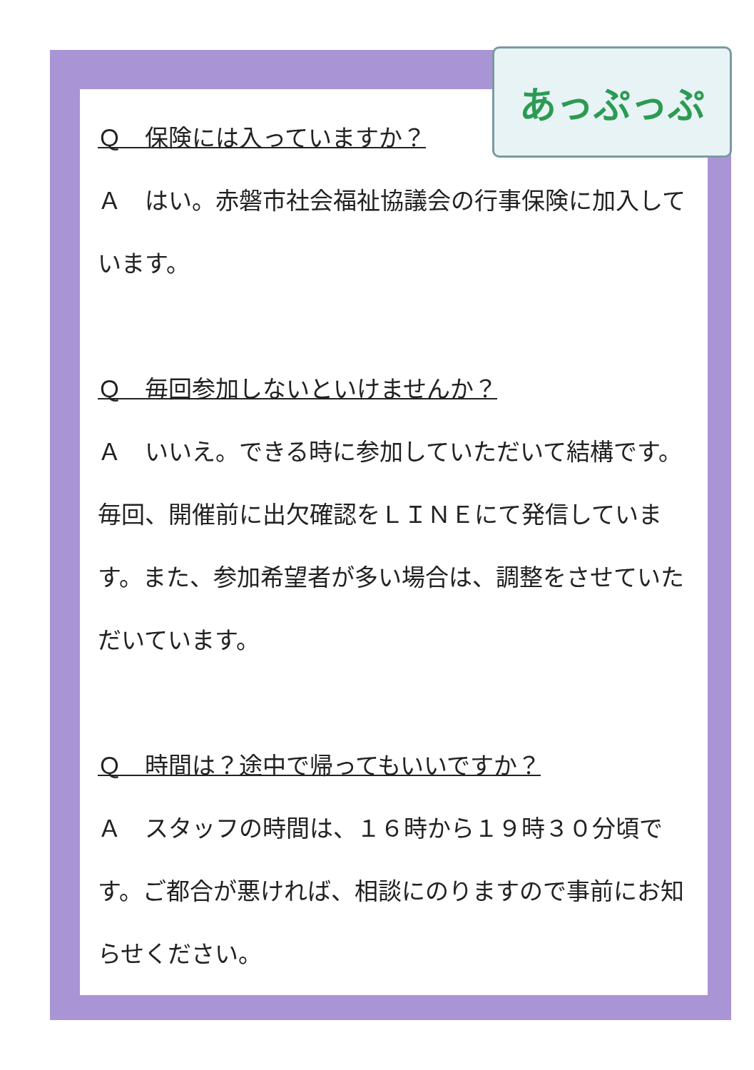Ｑ　保険には入っていますか？
Ａ　はい。赤磐市社会福祉協議会の行事保険に加入しています。
Ｑ　毎回参加しないといけませんか？
Ａ　いいえ。できる時に参加していただいて結構です。毎回、開催前に出欠確認をＬＩＮＥにて発信しています。また、参加希望者が多い場合は、調整をさせていただいています。
Ｑ　時間は？途中で帰ってもいいですか？
Ａ　スタッフの時間は、１６時から１９時３０分頃です。ご都合が悪ければ、相談にのりますので事前にお知らせください。
あっぷっぷ